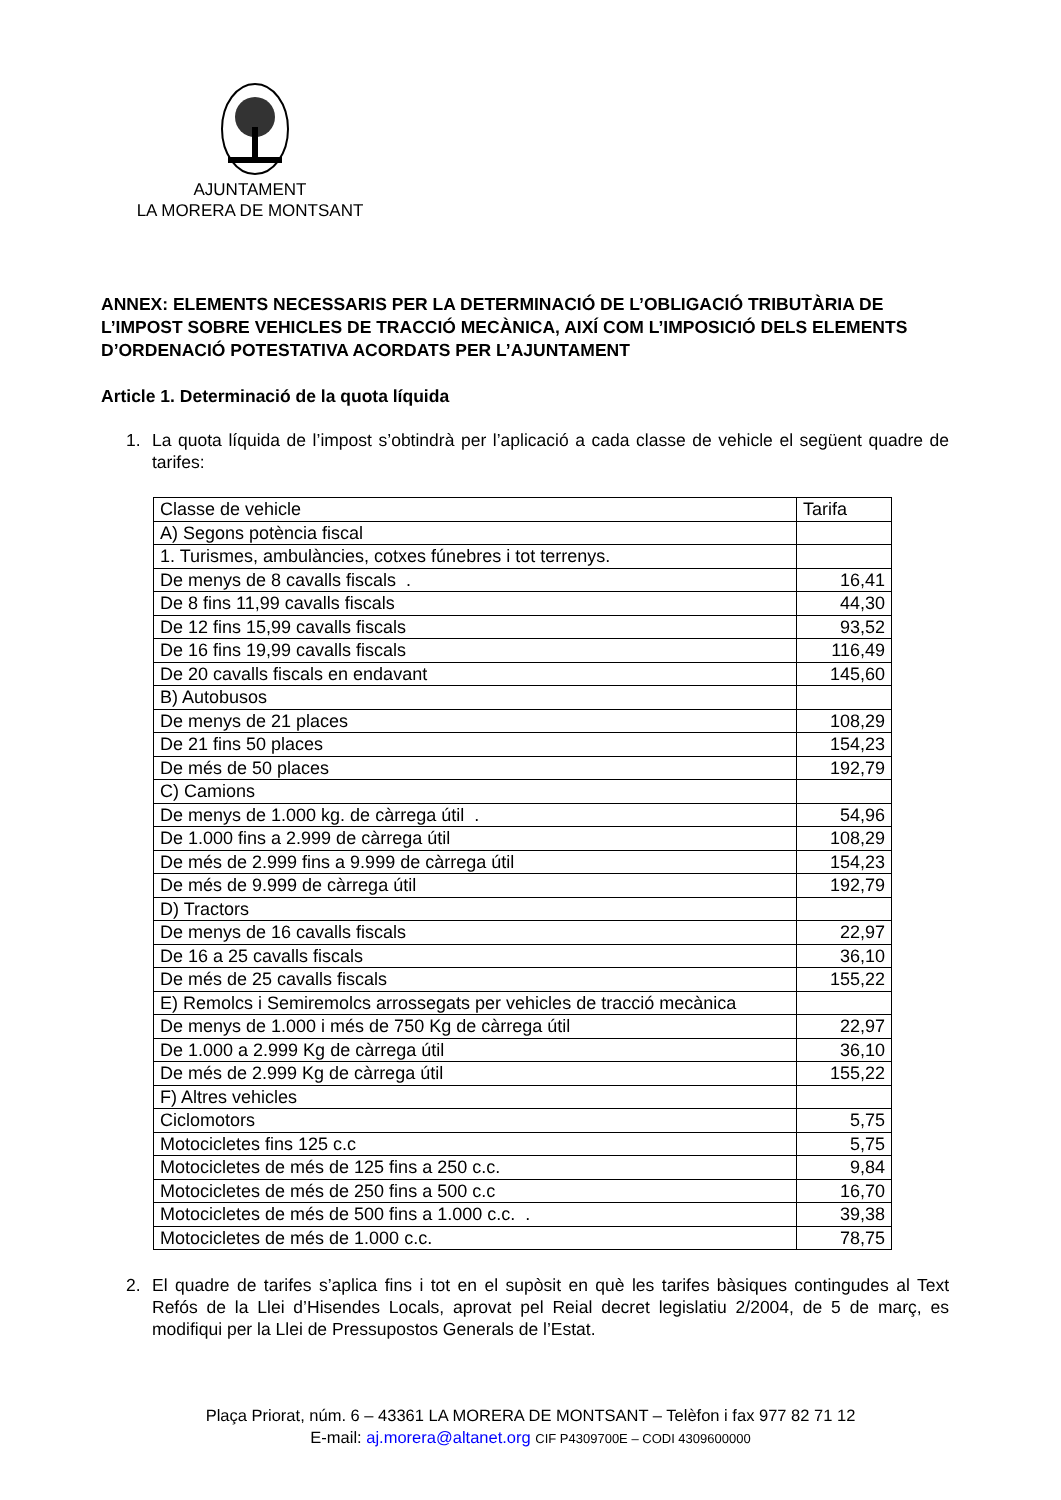AJUNTAMENT
LA MORERA DE MONTSANT
ANNEX: ELEMENTS NECESSARIS PER LA DETERMINACIÓ DE L’OBLIGACIÓ TRIBUTÀRIA DE L’IMPOST SOBRE VEHICLES DE TRACCIÓ MECÀNICA, AIXÍ COM L’IMPOSICIÓ DELS ELEMENTS D’ORDENACIÓ POTESTATIVA ACORDATS PER L’AJUNTAMENT
Article 1. Determinació de la quota líquida
1. La quota líquida de l’impost s’obtindrà per l’aplicació a cada classe de vehicle el següent quadre de tarifes:
| Classe de vehicle | Tarifa |
| A) Segons potència fiscal | |
| 1. Turismes, ambulàncies, cotxes fúnebres i tot terrenys. | |
| De menys de 8 cavalls fiscals . | 16,41 |
| De 8 fins 11,99 cavalls fiscals | 44,30 |
| De 12 fins 15,99 cavalls fiscals | 93,52 |
| De 16 fins 19,99 cavalls fiscals | 116,49 |
| De 20 cavalls fiscals en endavant | 145,60 |
| B) Autobusos | |
| De menys de 21 places | 108,29 |
| De 21 fins 50 places | 154,23 |
| De més de 50 places | 192,79 |
| C) Camions | |
| De menys de 1.000 kg. de càrrega útil . | 54,96 |
| De 1.000 fins a 2.999 de càrrega útil | 108,29 |
| De més de 2.999 fins a 9.999 de càrrega útil | 154,23 |
| De més de 9.999 de càrrega útil | 192,79 |
| D) Tractors | |
| De menys de 16 cavalls fiscals | 22,97 |
| De 16 a 25 cavalls fiscals | 36,10 |
| De més de 25 cavalls fiscals | 155,22 |
| E) Remolcs i Semiremolcs arrossegats per vehicles de tracció mecànica | |
| De menys de 1.000 i més de 750 Kg de càrrega útil | 22,97 |
| De 1.000 a 2.999 Kg de càrrega útil | 36,10 |
| De més de 2.999 Kg de càrrega útil | 155,22 |
| F) Altres vehicles | |
| Ciclomotors | 5,75 |
| Motocicletes fins 125 c.c | 5,75 |
| Motocicletes de més de 125 fins a 250 c.c. | 9,84 |
| Motocicletes de més de 250 fins a 500 c.c | 16,70 |
| Motocicletes de més de 500 fins a 1.000 c.c. . | 39,38 |
| Motocicletes de més de 1.000 c.c. | 78,75 |
2. El quadre de tarifes s’aplica fins i tot en el supòsit en què les tarifes bàsiques contingudes al Text Refós de la Llei d’Hisendes Locals, aprovat pel Reial decret legislatiu 2/2004, de 5 de març, es modifiqui per la Llei de Pressupostos Generals de l’Estat.
Plaça Priorat, núm. 6 – 43361 LA MORERA DE MONTSANT – Telèfon i fax 977 82 71 12
E-mail: aj.morera@altanet.org CIF P4309700E – CODI 4309600000